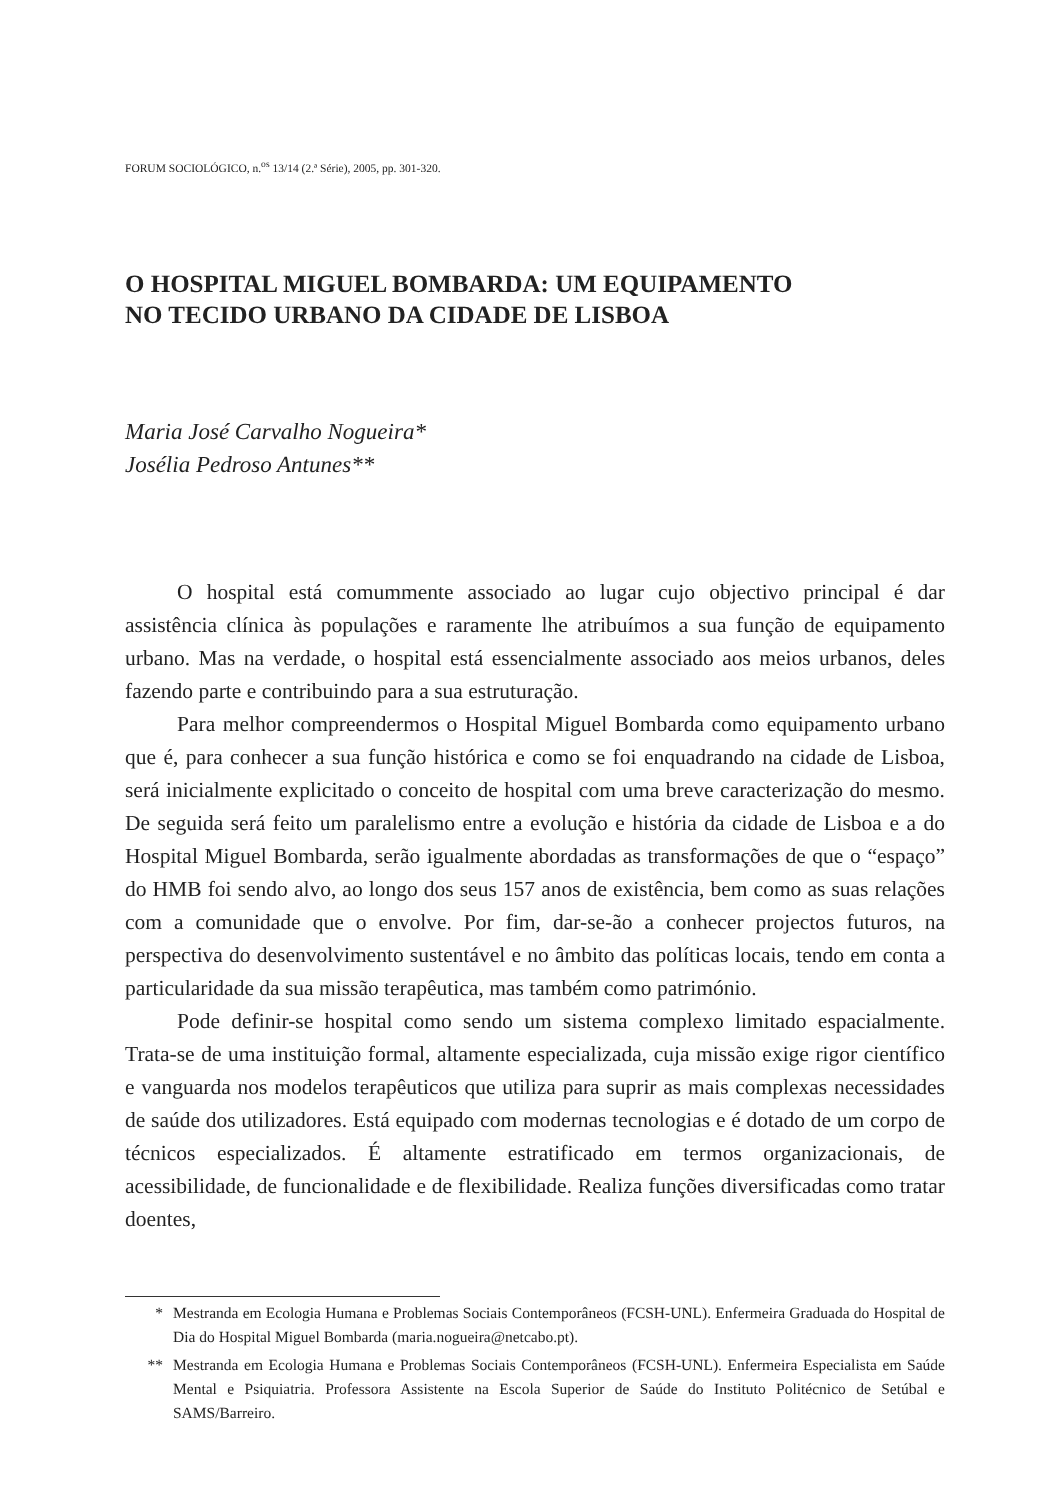FORUM SOCIOLÓGICO, n.<sup>os</sup> 13/14 (2.ª Série), 2005, pp. 301-320.
O HOSPITAL MIGUEL BOMBARDA: UM EQUIPAMENTO
NO TECIDO URBANO DA CIDADE DE LISBOA
Maria José Carvalho Nogueira*
Josélia Pedroso Antunes**
O hospital está comummente associado ao lugar cujo objectivo principal é dar assistência clínica às populações e raramente lhe atribuímos a sua função de equipamento urbano. Mas na verdade, o hospital está essencialmente associado aos meios urbanos, deles fazendo parte e contribuindo para a sua estruturação.
Para melhor compreendermos o Hospital Miguel Bombarda como equipamento urbano que é, para conhecer a sua função histórica e como se foi enquadrando na cidade de Lisboa, será inicialmente explicitado o conceito de hospital com uma breve caracterização do mesmo. De seguida será feito um paralelismo entre a evolução e história da cidade de Lisboa e a do Hospital Miguel Bombarda, serão igualmente abordadas as transformações de que o “espaço” do HMB foi sendo alvo, ao longo dos seus 157 anos de existência, bem como as suas relações com a comunidade que o envolve. Por fim, dar-se-ão a conhecer projectos futuros, na perspectiva do desenvolvimento sustentável e no âmbito das políticas locais, tendo em conta a particularidade da sua missão terapêutica, mas também como património.
Pode definir-se hospital como sendo um sistema complexo limitado espacialmente. Trata-se de uma instituição formal, altamente especializada, cuja missão exige rigor científico e vanguarda nos modelos terapêuticos que utiliza para suprir as mais complexas necessidades de saúde dos utilizadores. Está equipado com modernas tecnologias e é dotado de um corpo de técnicos especializados. É altamente estratificado em termos organizacionais, de acessibilidade, de funcionalidade e de flexibilidade. Realiza funções diversificadas como tratar doentes,
* Mestranda em Ecologia Humana e Problemas Sociais Contemporâneos (FCSH-UNL). Enfermeira Graduada do Hospital de Dia do Hospital Miguel Bombarda (maria.nogueira@netcabo.pt).
** Mestranda em Ecologia Humana e Problemas Sociais Contemporâneos (FCSH-UNL). Enfermeira Especialista em Saúde Mental e Psiquiatria. Professora Assistente na Escola Superior de Saúde do Instituto Politécnico de Setúbal e SAMS/Barreiro.